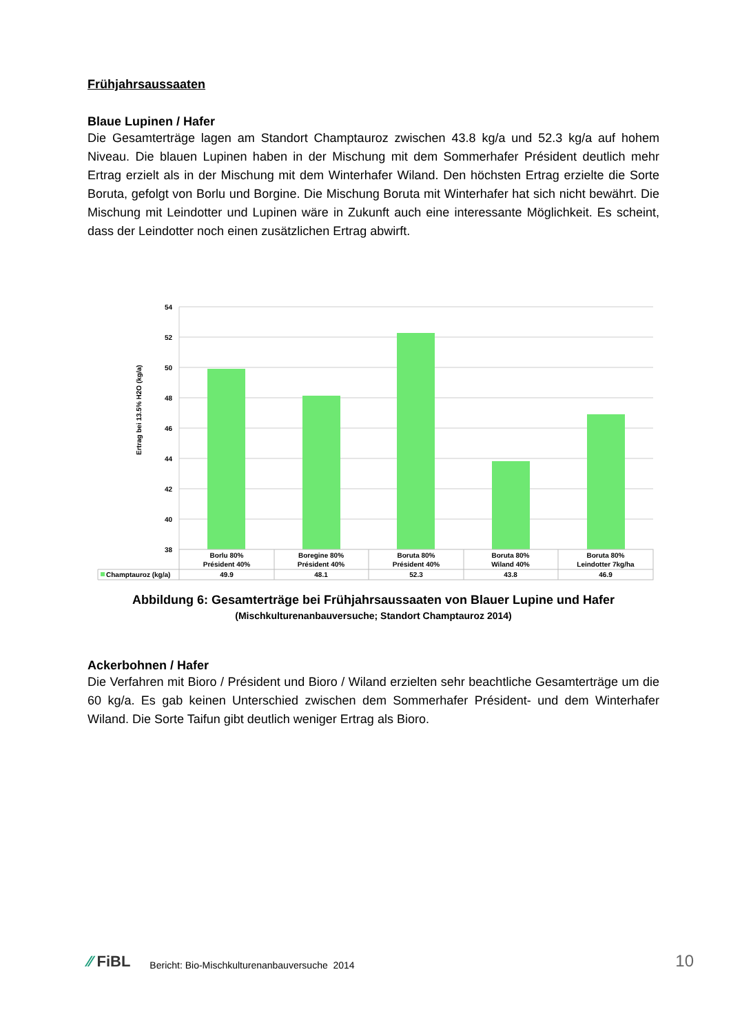Frühjahrsaussaaten
Blaue Lupinen / Hafer
Die Gesamterträge lagen am Standort Champtauroz zwischen 43.8 kg/a und 52.3 kg/a auf hohem Niveau. Die blauen Lupinen haben in der Mischung mit dem Sommerhafer Président deutlich mehr Ertrag erzielt als in der Mischung mit dem Winterhafer Wiland. Den höchsten Ertrag erzielte die Sorte Boruta, gefolgt von Borlu und Borgine. Die Mischung Boruta mit Winterhafer hat sich nicht bewährt. Die Mischung mit Leindotter und Lupinen wäre in Zukunft auch eine interessante Möglichkeit. Es scheint, dass der Leindotter noch einen zusätzlichen Ertrag abwirft.
Ertrag bei 13.5% H2O (kg/a)
54
52
50
48
46
44
42
40
38
Borlu 80%
Président 40%
Boregine 80%
Président 40%
Boruta 80%
Président 40%
Boruta 80%
Wiland 40%
Boruta 80%
Leindotter 7kg/ha
49.9
48.1
52.3
43.8
46.9
Champtauroz (kg/a)
Abbildung 6: Gesamterträge bei Frühjahrsaussaaten von Blauer Lupine und Hafer
(Mischkulturenanbauversuche; Standort Champtauroz 2014)
Ackerbohnen / Hafer
Die Verfahren mit Bioro / Président und Bioro / Wiland erzielten sehr beachtliche Gesamterträge um die 60 kg/a. Es gab keinen Unterschied zwischen dem Sommerhafer Président- und dem Winterhafer Wiland. Die Sorte Taifun gibt deutlich weniger Ertrag als Bioro.
∕∕ FiBL
Bericht: Bio-Mischkulturenanbauversuche 2014
10